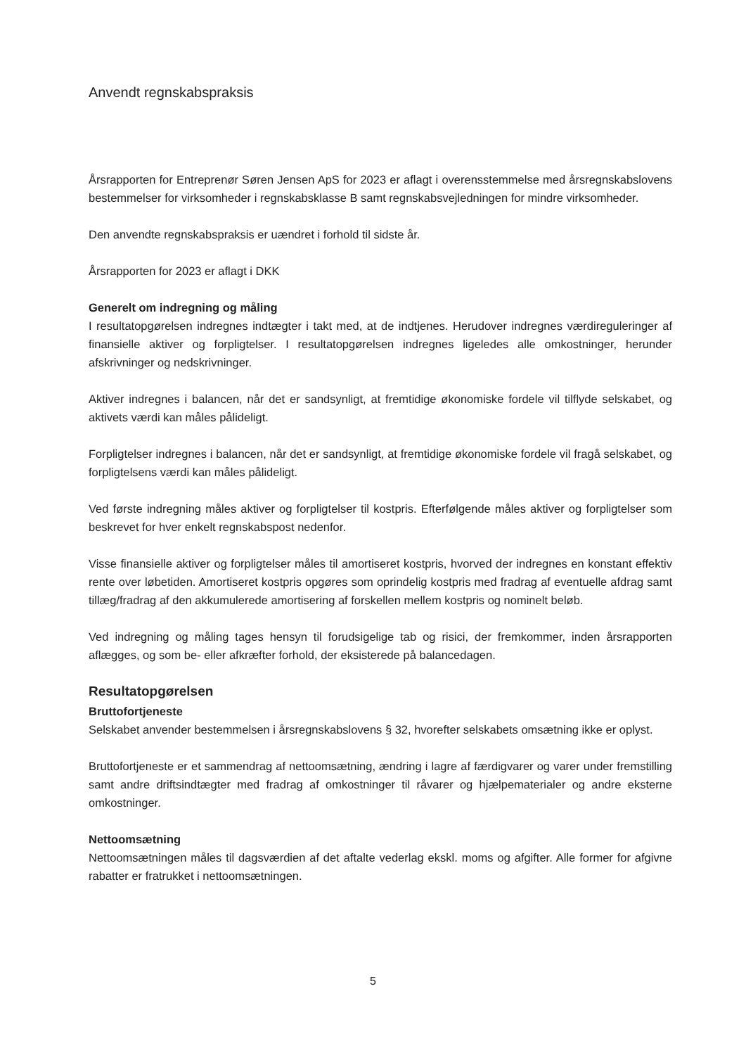Anvendt regnskabspraksis
Årsrapporten for Entreprenør Søren Jensen ApS for 2023 er aflagt i overensstemmelse med årsregnskabslovens bestemmelser for virksomheder i regnskabsklasse B samt regnskabsvejledningen for mindre virksomheder.
Den anvendte regnskabspraksis er uændret i forhold til sidste år.
Årsrapporten for 2023 er aflagt i DKK
Generelt om indregning og måling
I resultatopgørelsen indregnes indtægter i takt med, at de indtjenes. Herudover indregnes værdireguleringer af finansielle aktiver og forpligtelser. I resultatopgørelsen indregnes ligeledes alle omkostninger, herunder afskrivninger og nedskrivninger.
Aktiver indregnes i balancen, når det er sandsynligt, at fremtidige økonomiske fordele vil tilflyde selskabet, og aktivets værdi kan måles pålideligt.
Forpligtelser indregnes i balancen, når det er sandsynligt, at fremtidige økonomiske fordele vil fragå selskabet, og forpligtelsens værdi kan måles pålideligt.
Ved første indregning måles aktiver og forpligtelser til kostpris. Efterfølgende måles aktiver og forpligtelser som beskrevet for hver enkelt regnskabspost nedenfor.
Visse finansielle aktiver og forpligtelser måles til amortiseret kostpris, hvorved der indregnes en konstant effektiv rente over løbetiden. Amortiseret kostpris opgøres som oprindelig kostpris med fradrag af eventuelle afdrag samt tillæg/fradrag af den akkumulerede amortisering af forskellen mellem kostpris og nominelt beløb.
Ved indregning og måling tages hensyn til forudsigelige tab og risici, der fremkommer, inden årsrapporten aflægges, og som be- eller afkræfter forhold, der eksisterede på balancedagen.
Resultatopgørelsen
Bruttofortjeneste
Selskabet anvender bestemmelsen i årsregnskabslovens § 32, hvorefter selskabets omsætning ikke er oplyst.
Bruttofortjeneste er et sammendrag af nettoomsætning, ændring i lagre af færdigvarer og varer under fremstilling samt andre driftsindtægter med fradrag af omkostninger til råvarer og hjælpematerialer og andre eksterne omkostninger.
Nettoomsætning
Nettoomsætningen måles til dagsværdien af det aftalte vederlag ekskl. moms og afgifter. Alle former for afgivne rabatter er fratrukket i nettoomsætningen.
5